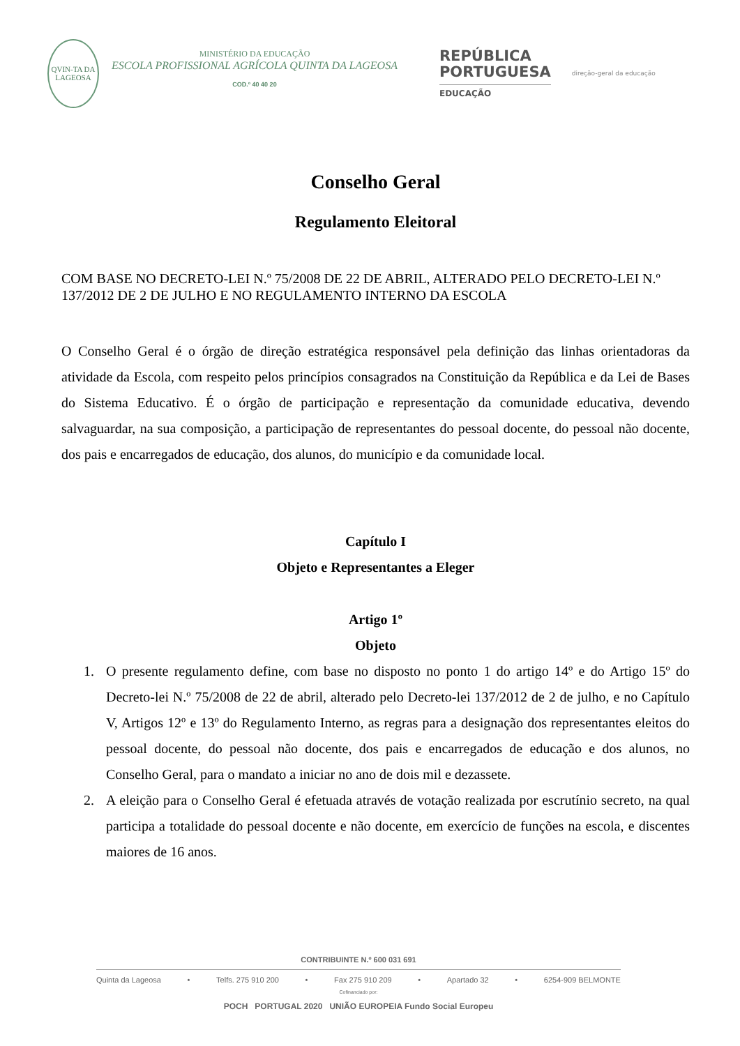QVIN-TA DA LAGEOSA
MINISTÉRIO DA EDUCAÇÃO
ESCOLA PROFISSIONAL AGRÍCOLA QUINTA DA LAGEOSA
COD.º 40 40 20
REPÚBLICA
PORTUGUESA
EDUCAÇÃO
direção-geral da educação
Conselho Geral
Regulamento Eleitoral
COM BASE NO DECRETO-LEI N.º 75/2008 DE 22 DE ABRIL, ALTERADO PELO DECRETO-LEI N.º 137/2012 DE 2 DE JULHO E NO REGULAMENTO INTERNO DA ESCOLA
O Conselho Geral é o órgão de direção estratégica responsável pela definição das linhas orientadoras da atividade da Escola, com respeito pelos princípios consagrados na Constituição da República e da Lei de Bases do Sistema Educativo. É o órgão de participação e representação da comunidade educativa, devendo salvaguardar, na sua composição, a participação de representantes do pessoal docente, do pessoal não docente, dos pais e encarregados de educação, dos alunos, do município e da comunidade local.
Capítulo I
Objeto e Representantes a Eleger
Artigo 1º
Objeto
1. O presente regulamento define, com base no disposto no ponto 1 do artigo 14º e do Artigo 15º do Decreto-lei N.º 75/2008 de 22 de abril, alterado pelo Decreto-lei 137/2012 de 2 de julho, e no Capítulo V, Artigos 12º e 13º do Regulamento Interno, as regras para a designação dos representantes eleitos do pessoal docente, do pessoal não docente, dos pais e encarregados de educação e dos alunos, no Conselho Geral, para o mandato a iniciar no ano de dois mil e dezassete.
2. A eleição para o Conselho Geral é efetuada através de votação realizada por escrutínio secreto, na qual participa a totalidade do pessoal docente e não docente, em exercício de funções na escola, e discentes maiores de 16 anos.
CONTRIBUINTE N.º 600 031 691
Quinta da Lageosa • Telfs. 275 910 200 • Fax 275 910 209 • Apartado 32 • 6254-909 BELMONTE
Cofinanciado por:
POCH PORTUGAL 2020 UNIÃO EUROPEIA Fundo Social Europeu